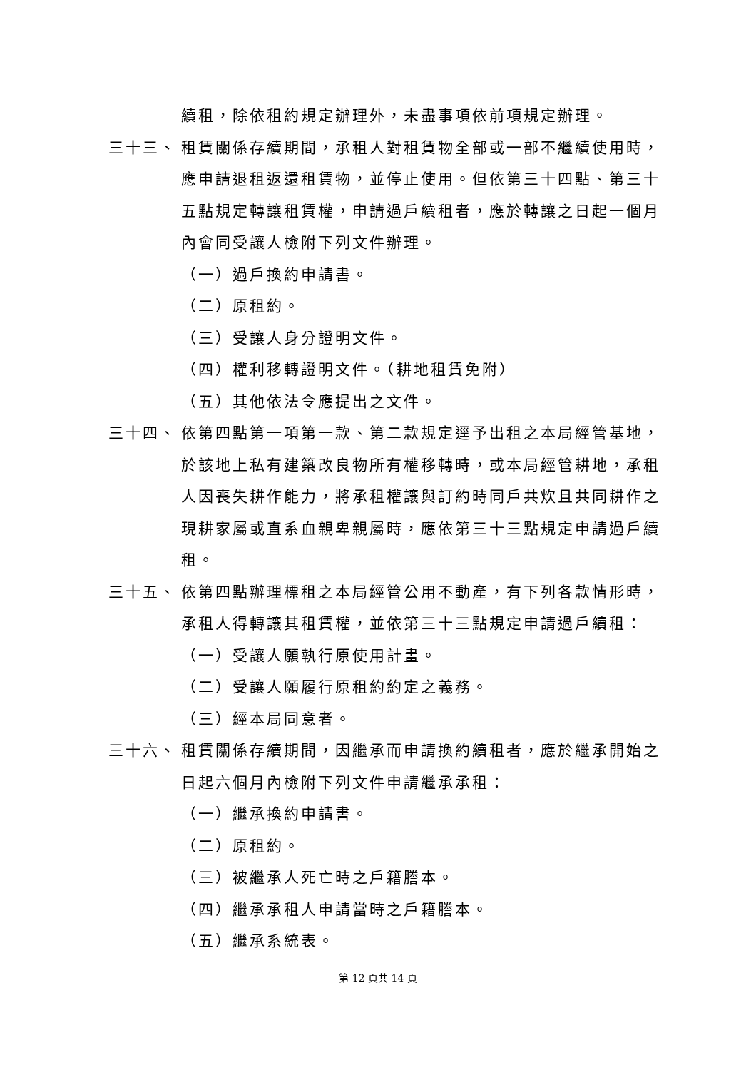續租，除依租約規定辦理外，未盡事項依前項規定辦理。
三十三、 租賃關係存續期間，承租人對租賃物全部或一部不繼續使用時，應申請退租返還租賃物，並停止使用。但依第三十四點、第三十五點規定轉讓租賃權，申請過戶續租者，應於轉讓之日起一個月內會同受讓人檢附下列文件辦理。
（一）過戶換約申請書。
（二）原租約。
（三）受讓人身分證明文件。
（四）權利移轉證明文件。（耕地租賃免附）
（五）其他依法令應提出之文件。
三十四、 依第四點第一項第一款、第二款規定逕予出租之本局經管基地，於該地上私有建築改良物所有權移轉時，或本局經管耕地，承租人因喪失耕作能力，將承租權讓與訂約時同戶共炊且共同耕作之現耕家屬或直系血親卑親屬時，應依第三十三點規定申請過戶續租。
三十五、 依第四點辦理標租之本局經管公用不動產，有下列各款情形時，承租人得轉讓其租賃權，並依第三十三點規定申請過戶續租：
（一）受讓人願執行原使用計畫。
（二）受讓人願履行原租約約定之義務。
（三）經本局同意者。
三十六、 租賃關係存續期間，因繼承而申請換約續租者，應於繼承開始之日起六個月內檢附下列文件申請繼承承租：
（一）繼承換約申請書。
（二）原租約。
（三）被繼承人死亡時之戶籍謄本。
（四）繼承承租人申請當時之戶籍謄本。
（五）繼承系統表。
第 12 頁共 14 頁